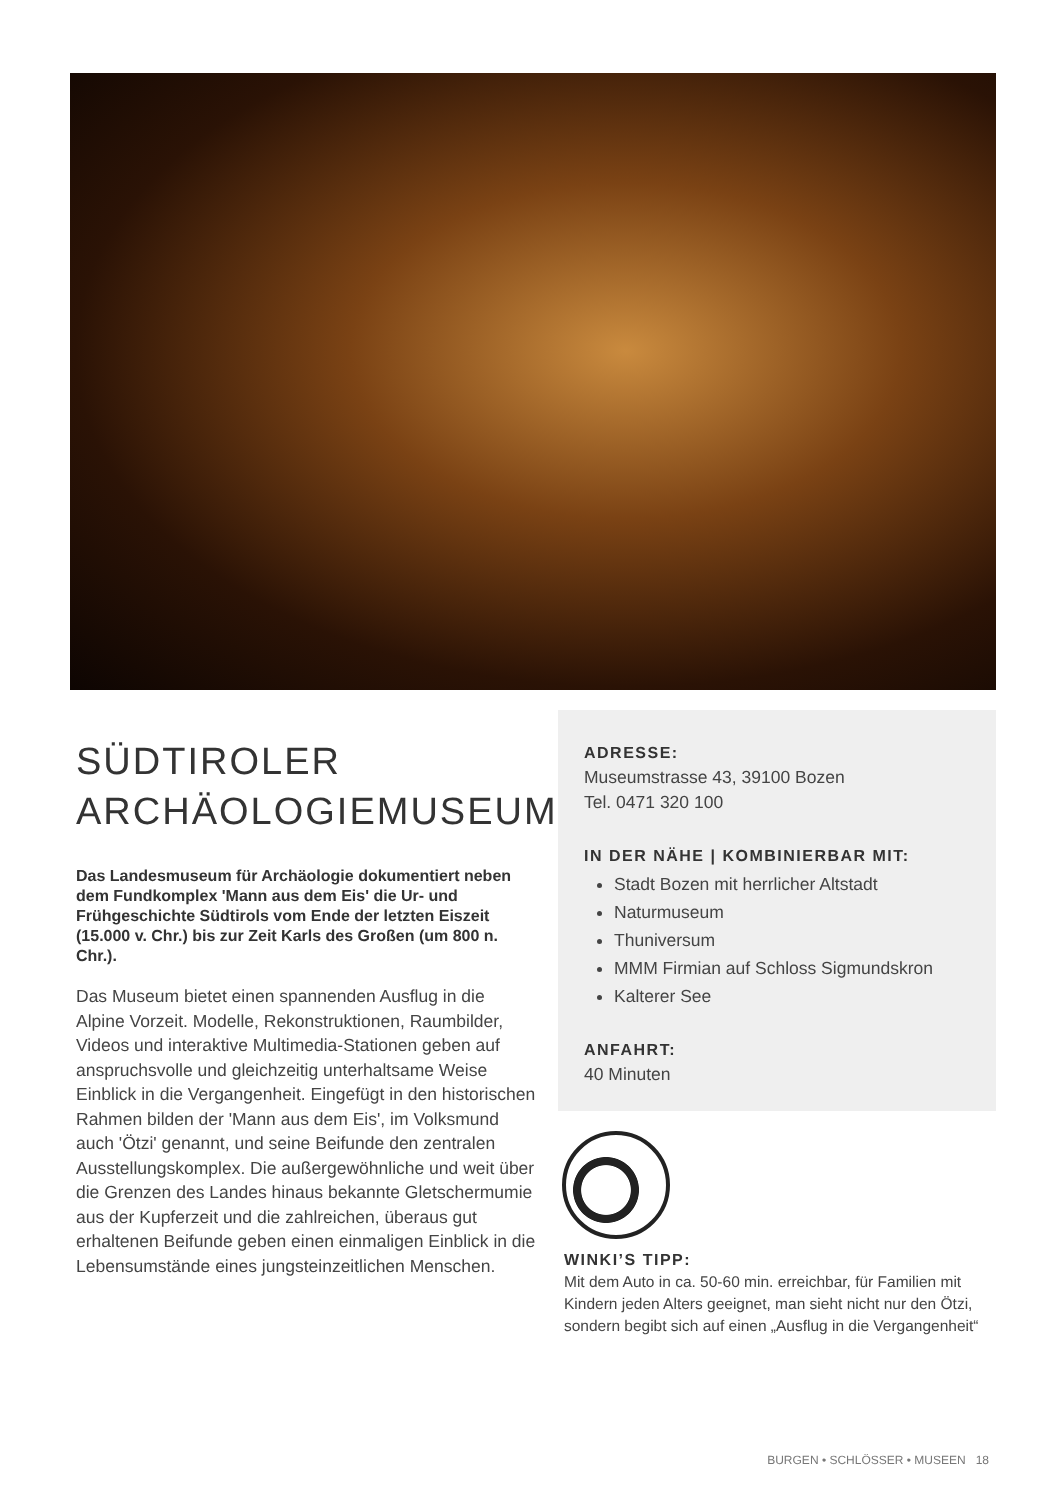SÜDTIROLER
ARCHÄOLOGIEMUSEUM
Das Landesmuseum für Archäologie dokumentiert neben dem Fundkomplex 'Mann aus dem Eis' die Ur- und Frühgeschichte Südtirols vom Ende der letzten Eiszeit (15.000 v. Chr.) bis zur Zeit Karls des Großen (um 800 n. Chr.).
Das Museum bietet einen spannenden Ausflug in die Alpine Vorzeit. Modelle, Rekonstruktionen, Raumbilder, Videos und interaktive Multimedia-Stationen geben auf anspruchsvolle und gleichzeitig unterhaltsame Weise Einblick in die Vergangenheit. Eingefügt in den histori­schen Rahmen bilden der 'Mann aus dem Eis', im Volks­mund auch 'Ötzi' genannt, und seine Beifunde den zentralen Ausstellungskomplex. Die außergewöhnliche und weit über die Grenzen des Landes hinaus bekannte Gletschermumie aus der Kupferzeit und die zahlrei­chen, überaus gut erhaltenen Beifunde geben einen einmaligen Einblick in die Lebensumstände eines jung­steinzeitlichen Menschen.
ADRESSE:
Museumstrasse 43, 39100 Bozen
Tel. 0471 320 100
IN DER NÄHE | KOMBINIERBAR MIT:
Stadt Bozen mit herrlicher Altstadt
Naturmuseum
Thuniversum
MMM Firmian auf Schloss Sigmundskron
Kalterer See
ANFAHRT:
40 Minuten
WINKI’S TIPP:
Mit dem Auto in ca. 50-60 min. erreichbar, für Familien mit Kindern jeden Alters geeignet, man sieht nicht nur den Ötzi, sondern begibt sich auf einen „Ausflug in die Vergangenheit“
BURGEN • SCHLÖSSER • MUSEEN 18